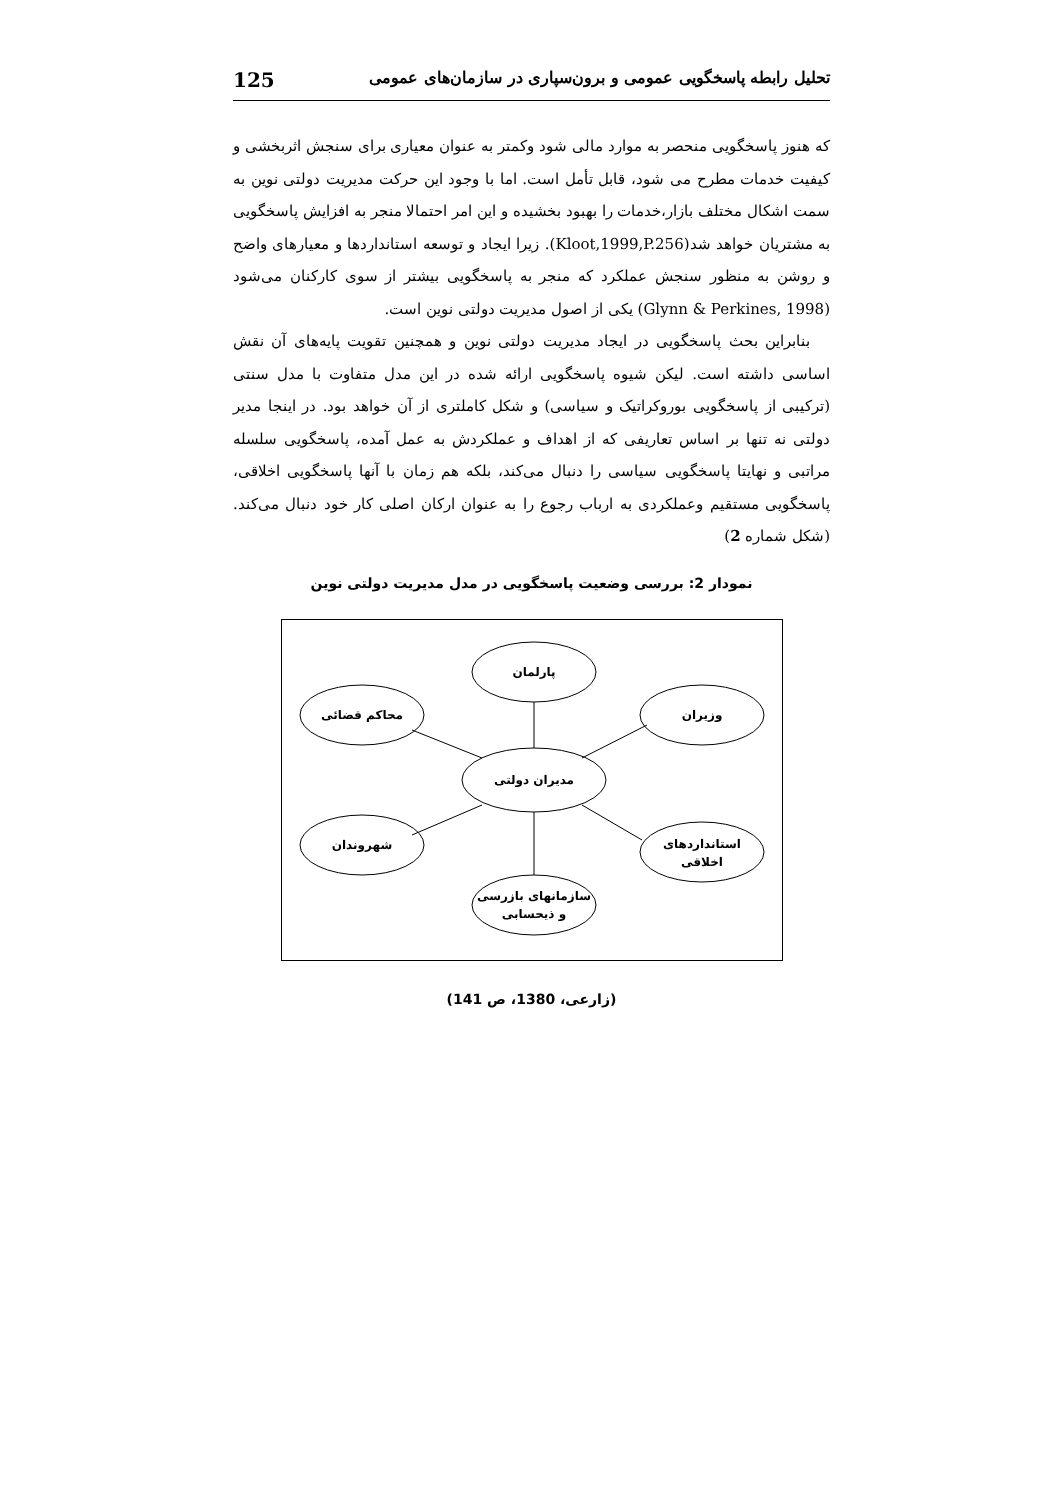125 تحلیل رابطه پاسخگویی عمومی و برون‌سپاری در سازمان‌های عمومی
که هنوز پاسخگویی منحصر به موارد مالی شود وکمتر به عنوان معیاری برای سنجش اثربخشی و کیفیت خدمات مطرح می شود، قابل تأمل است. اما با وجود این حرکت مدیریت دولتی نوین به سمت اشکال مختلف بازار،خدمات را بهبود بخشیده و این امر احتمالا منجر به افزایش پاسخگویی به مشتریان خواهد شد(Kloot,1999,P.256). زیرا ایجاد و توسعه استانداردها و معیارهای واضح و روشن به منظور سنجش عملکرد که منجر به پاسخگویی بیشتر از سوی کارکنان می‌شود (Glynn & Perkines, 1998) یکی از اصول مدیریت دولتی نوین است.
بنابراین بحث پاسخگویی در ایجاد مدیریت دولتی نوین و همچنین تقویت پایه‌های آن نقش اساسی داشته است. لیکن شیوه پاسخگویی ارائه شده در این مدل متفاوت با مدل سنتی (ترکیبی از پاسخگویی بوروکراتیک و سیاسی) و شکل کاملتری از آن خواهد بود. در اینجا مدیر دولتی نه تنها بر اساس تعاریفی که از اهداف و عملکردش به عمل آمده، پاسخگویی سلسله مراتبی و نهایتا پاسخگویی سیاسی را دنبال می‌کند، بلکه هم زمان با آنها پاسخگویی اخلاقی، پاسخگویی مستقیم وعملکردی به ارباب رجوع را به عنوان ارکان اصلی کار خود دنبال می‌کند. (شکل شماره 2)
نمودار 2: بررسی وضعیت پاسخگویی در مدل مدیریت دولتی نوین
پارلمان
محاکم قضائی
وزیران
مدیران دولتی
شهروندان
استانداردهای
اخلاقی
سازمانهای بازرسی
و ذیحسابی
(زارعی، 1380، ص 141)